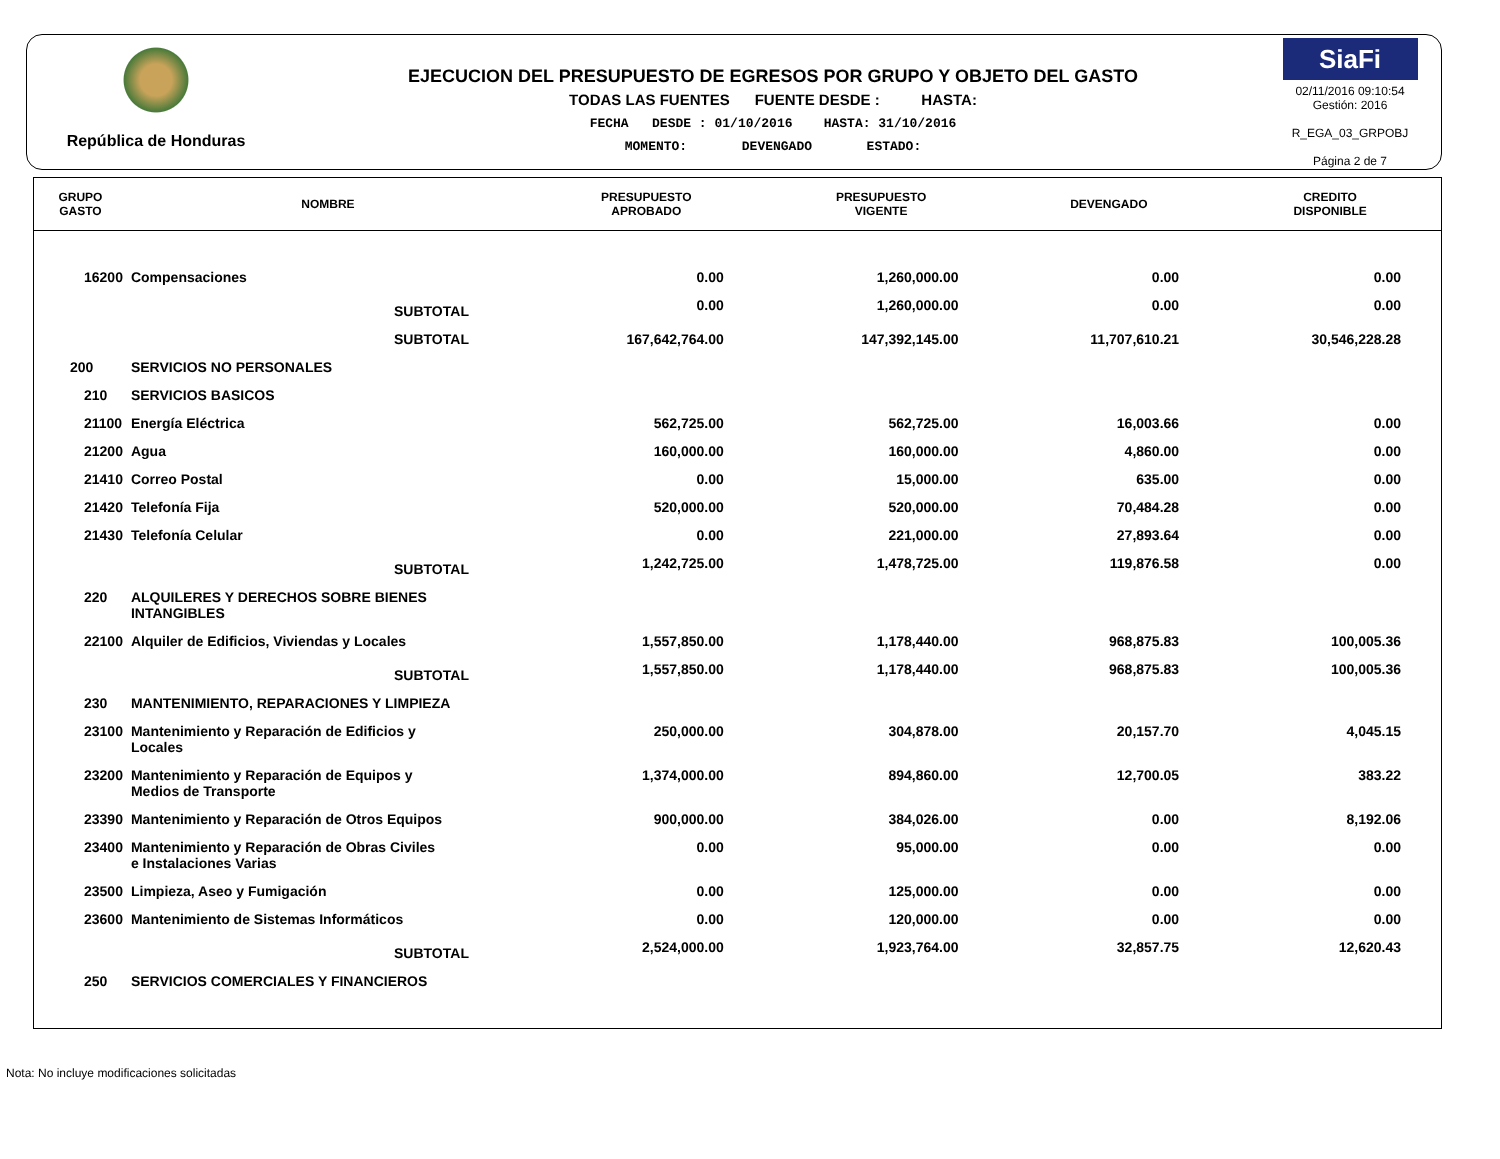República de Honduras
EJECUCION DEL PRESUPUESTO DE EGRESOS POR GRUPO Y OBJETO DEL GASTO
TODAS LAS FUENTES FUENTE DESDE : HASTA:
FECHA DESDE : 01/10/2016 HASTA: 31/10/2016
MOMENTO: DEVENGADO ESTADO:
SiaFi
02/11/2016 09:10:54
Gestión: 2016
R_EGA_03_GRPOBJ
Página 2 de 7
| GRUPO GASTO | NOMBRE | PRESUPUESTO APROBADO | PRESUPUESTO VIGENTE | DEVENGADO | CREDITO DISPONIBLE |
| --- | --- | --- | --- | --- | --- |
| 16200 | Compensaciones | 0.00 | 1,260,000.00 | 0.00 | 0.00 |
| | SUBTOTAL | 0.00 | 1,260,000.00 | 0.00 | 0.00 |
| | SUBTOTAL | 167,642,764.00 | 147,392,145.00 | 11,707,610.21 | 30,546,228.28 |
| 200 | SERVICIOS NO PERSONALES | | | | |
| 210 | SERVICIOS BASICOS | | | | |
| 21100 | Energía Eléctrica | 562,725.00 | 562,725.00 | 16,003.66 | 0.00 |
| 21200 | Agua | 160,000.00 | 160,000.00 | 4,860.00 | 0.00 |
| 21410 | Correo Postal | 0.00 | 15,000.00 | 635.00 | 0.00 |
| 21420 | Telefonía Fija | 520,000.00 | 520,000.00 | 70,484.28 | 0.00 |
| 21430 | Telefonía Celular | 0.00 | 221,000.00 | 27,893.64 | 0.00 |
| | SUBTOTAL | 1,242,725.00 | 1,478,725.00 | 119,876.58 | 0.00 |
| 220 | ALQUILERES Y DERECHOS SOBRE BIENES INTANGIBLES | | | | |
| 22100 | Alquiler de Edificios, Viviendas y Locales | 1,557,850.00 | 1,178,440.00 | 968,875.83 | 100,005.36 |
| | SUBTOTAL | 1,557,850.00 | 1,178,440.00 | 968,875.83 | 100,005.36 |
| 230 | MANTENIMIENTO, REPARACIONES Y LIMPIEZA | | | | |
| 23100 | Mantenimiento y Reparación de Edificios y Locales | 250,000.00 | 304,878.00 | 20,157.70 | 4,045.15 |
| 23200 | Mantenimiento y Reparación de Equipos y Medios de Transporte | 1,374,000.00 | 894,860.00 | 12,700.05 | 383.22 |
| 23390 | Mantenimiento y Reparación de Otros Equipos | 900,000.00 | 384,026.00 | 0.00 | 8,192.06 |
| 23400 | Mantenimiento y Reparación de Obras Civiles e Instalaciones Varias | 0.00 | 95,000.00 | 0.00 | 0.00 |
| 23500 | Limpieza, Aseo y Fumigación | 0.00 | 125,000.00 | 0.00 | 0.00 |
| 23600 | Mantenimiento de Sistemas Informáticos | 0.00 | 120,000.00 | 0.00 | 0.00 |
| | SUBTOTAL | 2,524,000.00 | 1,923,764.00 | 32,857.75 | 12,620.43 |
| 250 | SERVICIOS COMERCIALES Y FINANCIEROS | | | | |
Nota: No incluye modificaciones solicitadas